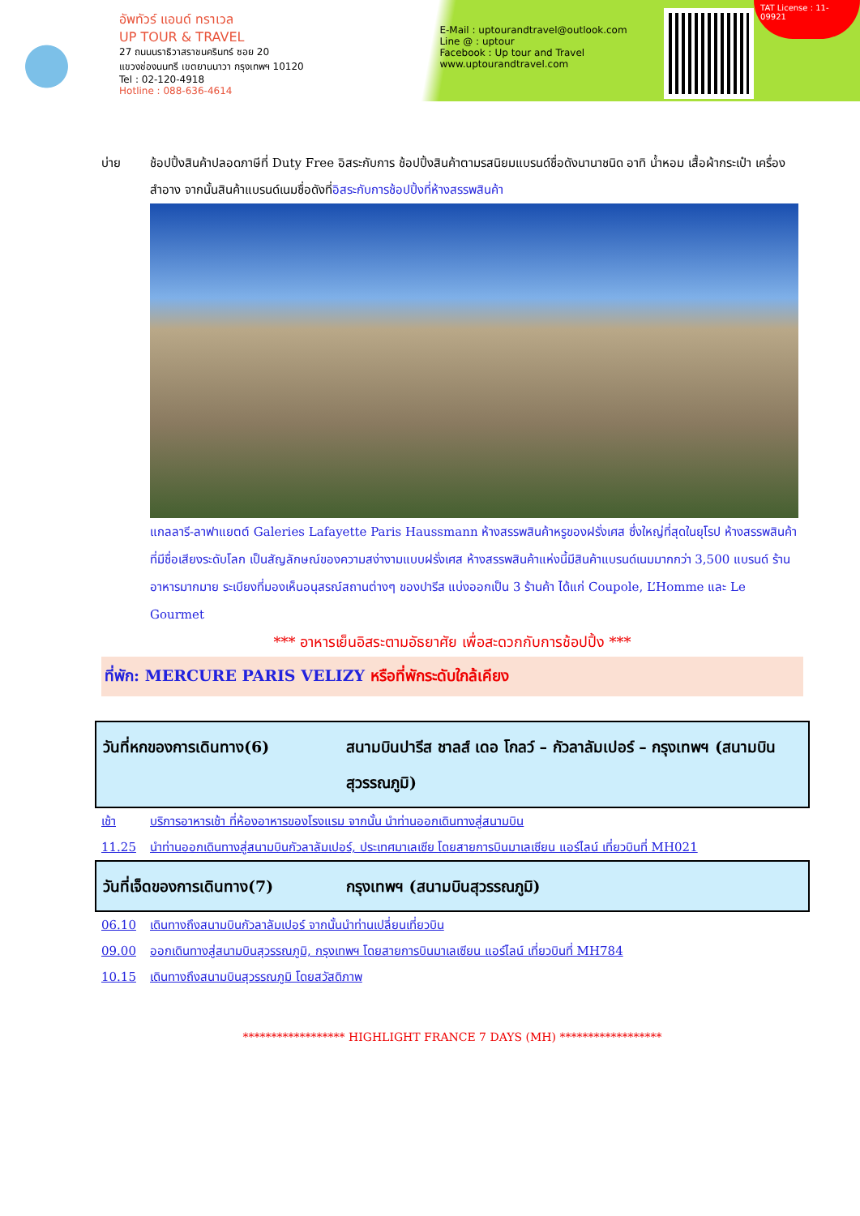อัพทัวร์ แอนด์ ทราเวล
UP TOUR & TRAVEL
27 ถนนนราธิวาสราชนครินทร์ ซอย 20
แขวงช่องนนทรี เขตยานนาวา กรุงเทพฯ 10120
Tel : 02-120-4918
Hotline : 088-636-4614
E-Mail : uptourandtravel@outlook.com
Line @ : uptour
Facebook : Up tour and Travel
www.uptourandtravel.com
TAT License : 11-09921
บ่าย ช้อปปิ้งสินค้าปลอดภาษีที่ Duty Free อิสระกับการ ช้อปปิ้งสินค้าตามรสนิยมแบรนด์ชื่อดังนานาชนิด อาทิ น้ำหอม เสื้อผ้ากระเป๋า เครื่องสำอาง จากนั้นสินค้าแบรนด์เนมชื่อดังที่อิสระกับการช้อปปิ้งที่ห้างสรรพสินค้า
แกลลารี-ลาฟาแยตต์ Galeries Lafayette Paris Haussmann ห้างสรรพสินค้าหรูของฝรั่งเศส ซึ่งใหญ่ที่สุดในยุโรป ห้างสรรพสินค้าที่มีชื่อเสียงระดับโลก เป็นสัญลักษณ์ของความสง่างามแบบฝรั่งเศส ห้างสรรพสินค้าแห่งนี้มีสินค้าแบรนด์เนมมากกว่า 3,500 แบรนด์ ร้านอาหารมากมาย ระเบียงที่มองเห็นอนุสรณ์สถานต่างๆ ของปารีส แบ่งออกเป็น 3 ร้านค้า ได้แก่ Coupole, L’Homme และ Le Gourmet
*** อาหารเย็นอิสระตามอัธยาศัย เพื่อสะดวกกับการช้อปปิ้ง ***
ที่พัก: MERCURE PARIS VELIZY หรือที่พักระดับใกล้เคียง
วันที่หกของการเดินทาง(6) สนามบินปารีส ชาลส์ เดอ โกลว์ – กัวลาลัมเปอร์ – กรุงเทพฯ (สนามบินสุวรรณภูมิ)
เช้า บริการอาหารเช้า ที่ห้องอาหารของโรงแรม จากนั้น นำท่านออกเดินทางสู่สนามบิน
11.25 นำท่านออกเดินทางสู่สนามบินกัวลาลัมเปอร์, ประเทศมาเลเซีย โดยสายการบินมาเลเซียน แอร์ไลน์ เที่ยวบินที่ MH021
วันที่เจ็ดของการเดินทาง(7) กรุงเทพฯ (สนามบินสุวรรณภูมิ)
06.10 เดินทางถึงสนามบินกัวลาลัมเปอร์ จากนั้นนำท่านเปลี่ยนเที่ยวบิน
09.00 ออกเดินทางสู่สนามบินสุวรรณภูมิ, กรุงเทพฯ โดยสายการบินมาเลเซียน แอร์ไลน์ เที่ยวบินที่ MH784
10.15 เดินทางถึงสนามบินสุวรรณภูมิ โดยสวัสดิภาพ
****************** HIGHLIGHT FRANCE 7 DAYS (MH) ******************